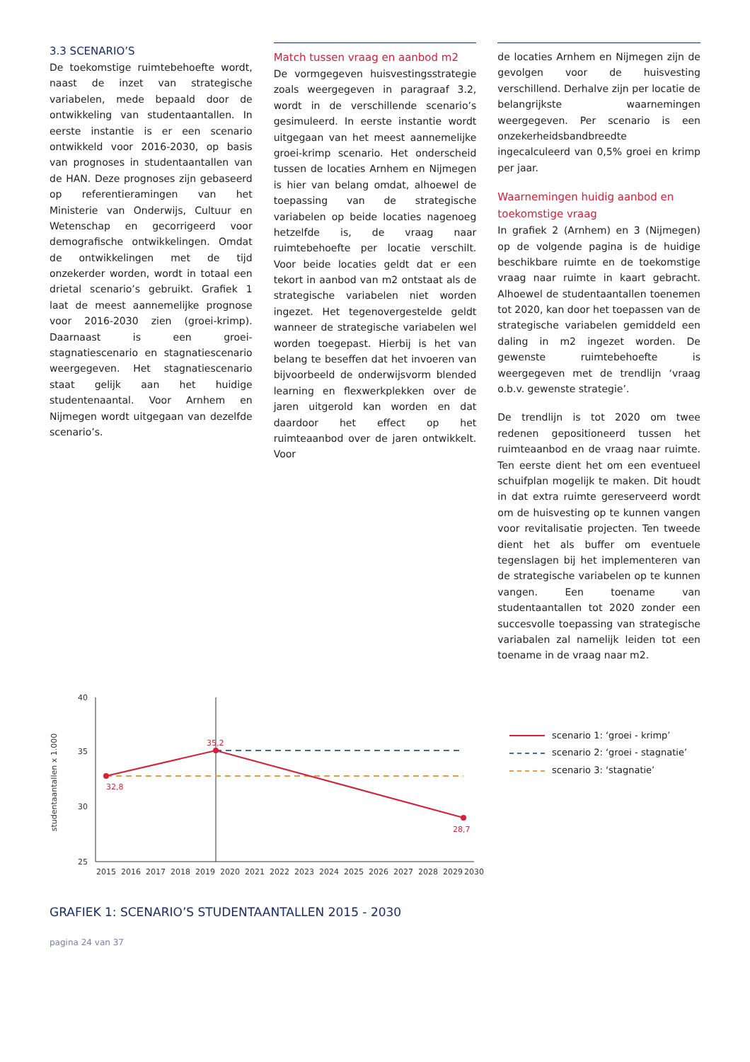3.3 SCENARIO’S
De toekomstige ruimtebehoefte wordt, naast de inzet van strategische variabelen, mede bepaald door de ontwikkeling van studentaantallen. In eerste instantie is er een scenario ontwikkeld voor 2016-2030, op basis van prognoses in studentaantallen van de HAN. Deze prognoses zijn gebaseerd op referentieramingen van het Ministerie van Onderwijs, Cultuur en Wetenschap en gecorrigeerd voor demografische ontwikkelingen. Omdat de ontwikkelingen met de tijd onzekerder worden, wordt in totaal een drietal scenario’s gebruikt. Grafiek 1 laat de meest aannemelijke prognose voor 2016-2030 zien (groei-krimp). Daarnaast is een groei-stagnatiescenario en stagnatiescenario weergegeven. Het stagnatiescenario staat gelijk aan het huidige studentenaantal. Voor Arnhem en Nijmegen wordt uitgegaan van dezelfde scenario’s.
Match tussen vraag en aanbod m2
De vormgegeven huisvestingsstrategie zoals weergegeven in paragraaf 3.2, wordt in de verschillende scenario’s gesimuleerd. In eerste instantie wordt uitgegaan van het meest aannemelijke groei-krimp scenario. Het onderscheid tussen de locaties Arnhem en Nijmegen is hier van belang omdat, alhoewel de toepassing van de strategische variabelen op beide locaties nagenoeg hetzelfde is, de vraag naar ruimtebehoefte per locatie verschilt. Voor beide locaties geldt dat er een tekort in aanbod van m2 ontstaat als de strategische variabelen niet worden ingezet. Het tegenovergestelde geldt wanneer de strategische variabelen wel worden toegepast. Hierbij is het van belang te beseffen dat het invoeren van bijvoorbeeld de onderwijsvorm blended learning en flexwerkplekken over de jaren uitgerold kan worden en dat daardoor het effect op het ruimteaanbod over de jaren ontwikkelt. Voor
de locaties Arnhem en Nijmegen zijn de gevolgen voor de huisvesting verschillend. Derhalve zijn per locatie de belangrijkste waarnemingen weergegeven. Per scenario is een onzekerheidsbandbreedte ingecalculeerd van 0,5% groei en krimp per jaar.
Waarnemingen huidig aanbod en toekomstige vraag
In grafiek 2 (Arnhem) en 3 (Nijmegen) op de volgende pagina is de huidige beschikbare ruimte en de toekomstige vraag naar ruimte in kaart gebracht. Alhoewel de studentaantallen toenemen tot 2020, kan door het toepassen van de strategische variabelen gemiddeld een daling in m2 ingezet worden. De gewenste ruimtebehoefte is weergegeven met de trendlijn ‘vraag o.b.v. gewenste strategie’.
De trendlijn is tot 2020 om twee redenen gepositioneerd tussen het ruimteaanbod en de vraag naar ruimte. Ten eerste dient het om een eventueel schuifplan mogelijk te maken. Dit houdt in dat extra ruimte gereserveerd wordt om de huisvesting op te kunnen vangen voor revitalisatie projecten. Ten tweede dient het als buffer om eventuele tegenslagen bij het implementeren van de strategische variabelen op te kunnen vangen. Een toename van studentaantallen tot 2020 zonder een succesvolle toepassing van strategische variabalen zal namelijk leiden tot een toename in de vraag naar m2.
studentaantallen x 1.000
40
35
30
25
2015
2016
2017
2018
2019
2020
2021
2022
2023
2024
2025
2026
2027
2028
2029
2030
32,8
35,2
28,7
scenario 1: ‘groei - krimp’
scenario 2: ‘groei - stagnatie’
scenario 3: ‘stagnatie’
GRAFIEK 1: SCENARIO’S STUDENTAANTALLEN 2015 - 2030
pagina 24 van 37